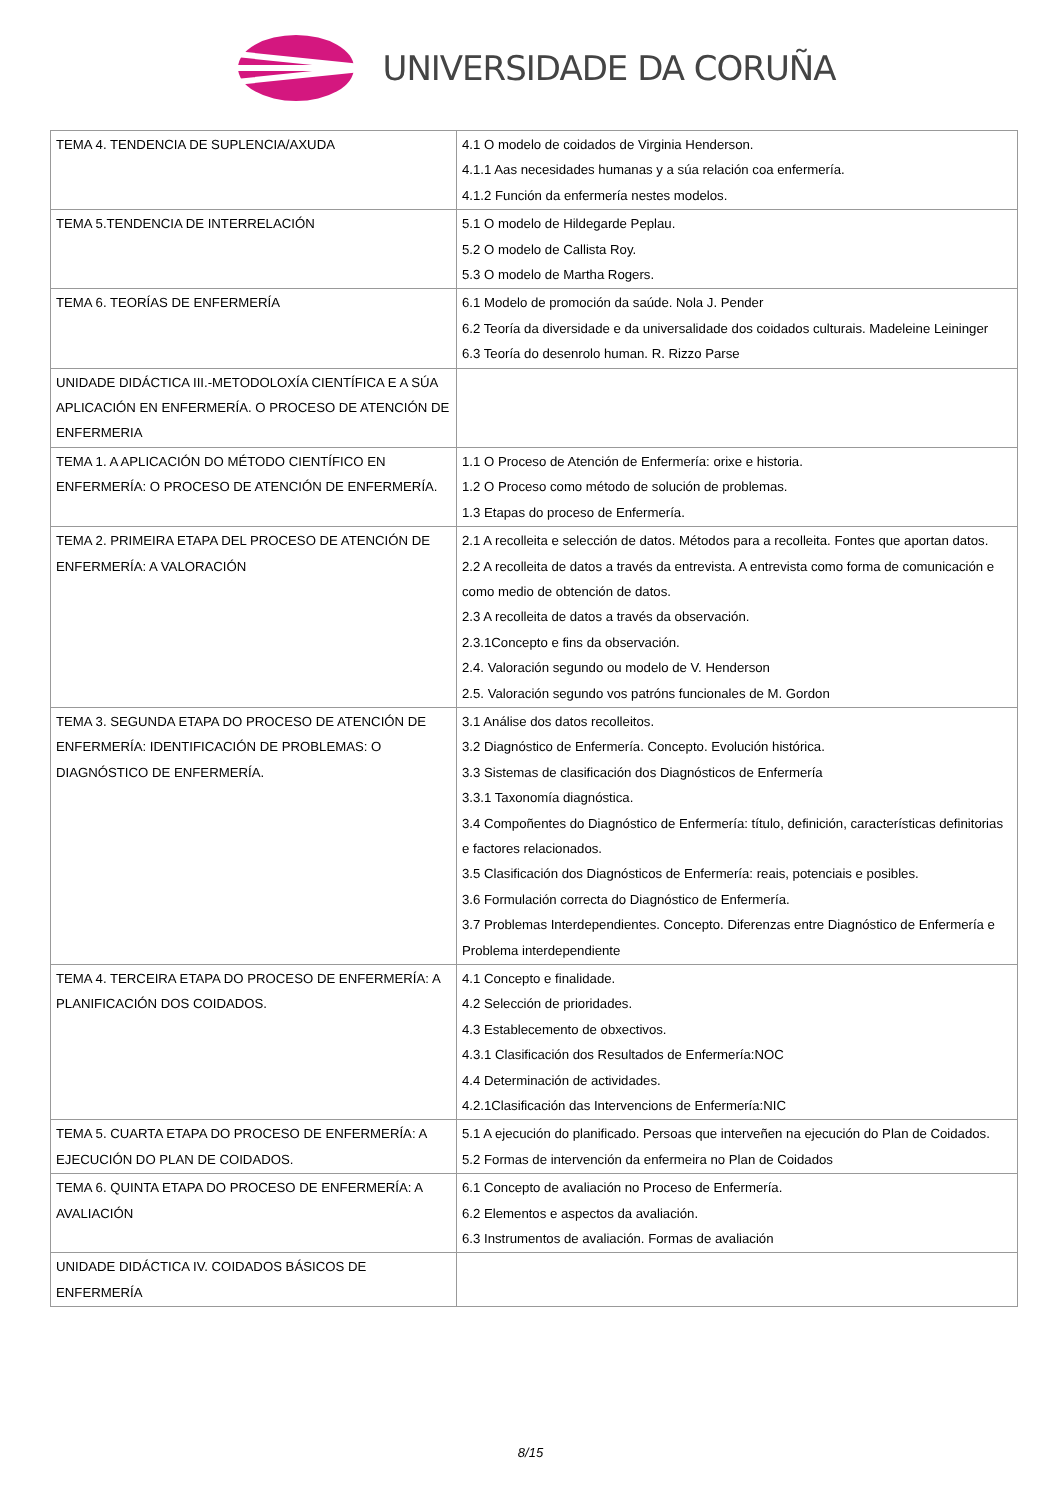UNIVERSIDADE DA CORUÑA
| TEMA 4. TENDENCIA DE SUPLENCIA/AXUDA | 4.1 O modelo de coidados de Virginia Henderson. 4.1.1 Aas necesidades humanas y a súa relación coa enfermería. 4.1.2 Función da enfermería nestes modelos. |
| TEMA 5.TENDENCIA DE INTERRELACIÓN | 5.1 O modelo de Hildegarde Peplau. 5.2 O modelo de Callista Roy. 5.3 O modelo de Martha Rogers. |
| TEMA 6. TEORÍAS DE ENFERMERÍA | 6.1 Modelo de promoción da saúde. Nola J. Pender 6.2 Teoría da diversidade e da universalidade dos coidados culturais. Madeleine Leininger 6.3 Teoría do desenrolo human. R. Rizzo Parse |
| UNIDADE DIDÁCTICA III.-METODOLOXÍA CIENTÍFICA E A SÚA APLICACIÓN EN ENFERMERÍA. O PROCESO DE ATENCIÓN DE ENFERMERIA | |
| TEMA 1. A APLICACIÓN DO MÉTODO CIENTÍFICO EN ENFERMERÍA: O PROCESO DE ATENCIÓN DE ENFERMERÍA. | 1.1 O Proceso de Atención de Enfermería: orixe e historia. 1.2 O Proceso como método de solución de problemas. 1.3 Etapas do proceso de Enfermería. |
| TEMA 2. PRIMEIRA ETAPA DEL PROCESO DE ATENCIÓN DE ENFERMERÍA: A VALORACIÓN | 2.1 A recolleita e selección de datos. Métodos para a recolleita. Fontes que aportan datos. 2.2 A recolleita de datos a través da entrevista. A entrevista como forma de comunicación e como medio de obtención de datos. 2.3 A recolleita de datos a través da observación. 2.3.1Concepto e fins da observación. 2.4. Valoración segundo ou modelo de V. Henderson 2.5. Valoración segundo vos patróns funcionales de M. Gordon |
| TEMA 3. SEGUNDA ETAPA DO PROCESO DE ATENCIÓN DE ENFERMERÍA: IDENTIFICACIÓN DE PROBLEMAS: O DIAGNÓSTICO DE ENFERMERÍA. | 3.1 Análise dos datos recolleitos. 3.2 Diagnóstico de Enfermería. Concepto. Evolución histórica. 3.3 Sistemas de clasificación dos Diagnósticos de Enfermería 3.3.1 Taxonomía diagnóstica. 3.4 Compoñentes do Diagnóstico de Enfermería: título, definición, características definitorias e factores relacionados. 3.5 Clasificación dos Diagnósticos de Enfermería: reais, potenciais e posibles. 3.6 Formulación correcta do Diagnóstico de Enfermería. 3.7 Problemas Interdependientes. Concepto. Diferenzas entre Diagnóstico de Enfermería e Problema interdependiente |
| TEMA 4. TERCEIRA ETAPA DO PROCESO DE ENFERMERÍA: A PLANIFICACIÓN DOS COIDADOS. | 4.1 Concepto e finalidade. 4.2 Selección de prioridades. 4.3 Establecemento de obxectivos. 4.3.1 Clasificación dos Resultados de Enfermería:NOC 4.4 Determinación de actividades. 4.2.1Clasificación das Intervencions de Enfermería:NIC |
| TEMA 5. CUARTA ETAPA DO PROCESO DE ENFERMERÍA: A EJECUCIÓN DO PLAN DE COIDADOS. | 5.1 A ejecución do planificado. Persoas que interveñen na ejecución do Plan de Coidados. 5.2 Formas de intervención da enfermeira no Plan de Coidados |
| TEMA 6. QUINTA ETAPA DO PROCESO DE ENFERMERÍA: A AVALIACIÓN | 6.1 Concepto de avaliación no Proceso de Enfermería. 6.2 Elementos e aspectos da avaliación. 6.3 Instrumentos de avaliación. Formas de avaliación |
| UNIDADE DIDÁCTICA IV. COIDADOS BÁSICOS DE ENFERMERÍA | |
8/15